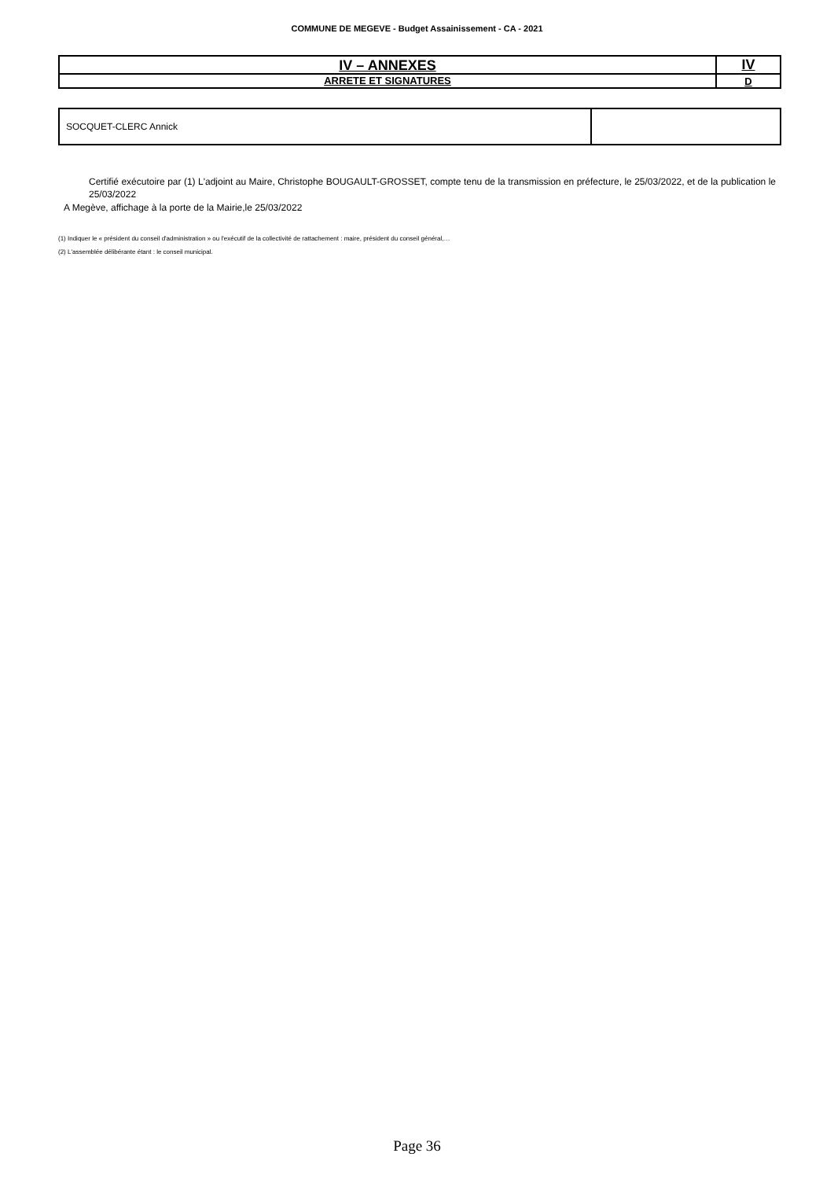COMMUNE DE MEGEVE - Budget Assainissement - CA - 2021
| IV – ANNEXES | IV |
| ARRETE ET SIGNATURES | D |
| SOCQUET-CLERC Annick | |
Certifié exécutoire par (1) L'adjoint au Maire, Christophe BOUGAULT-GROSSET, compte tenu de la transmission en préfecture, le 25/03/2022, et de la publication le 25/03/2022
A Megève, affichage à la porte de la Mairie,le 25/03/2022
(1) Indiquer le « président du conseil d'administration » ou l'exécutif de la collectivité de rattachement : maire, président du conseil général,…
(2) L'assemblée délibérante étant : le conseil municipal.
Page 36